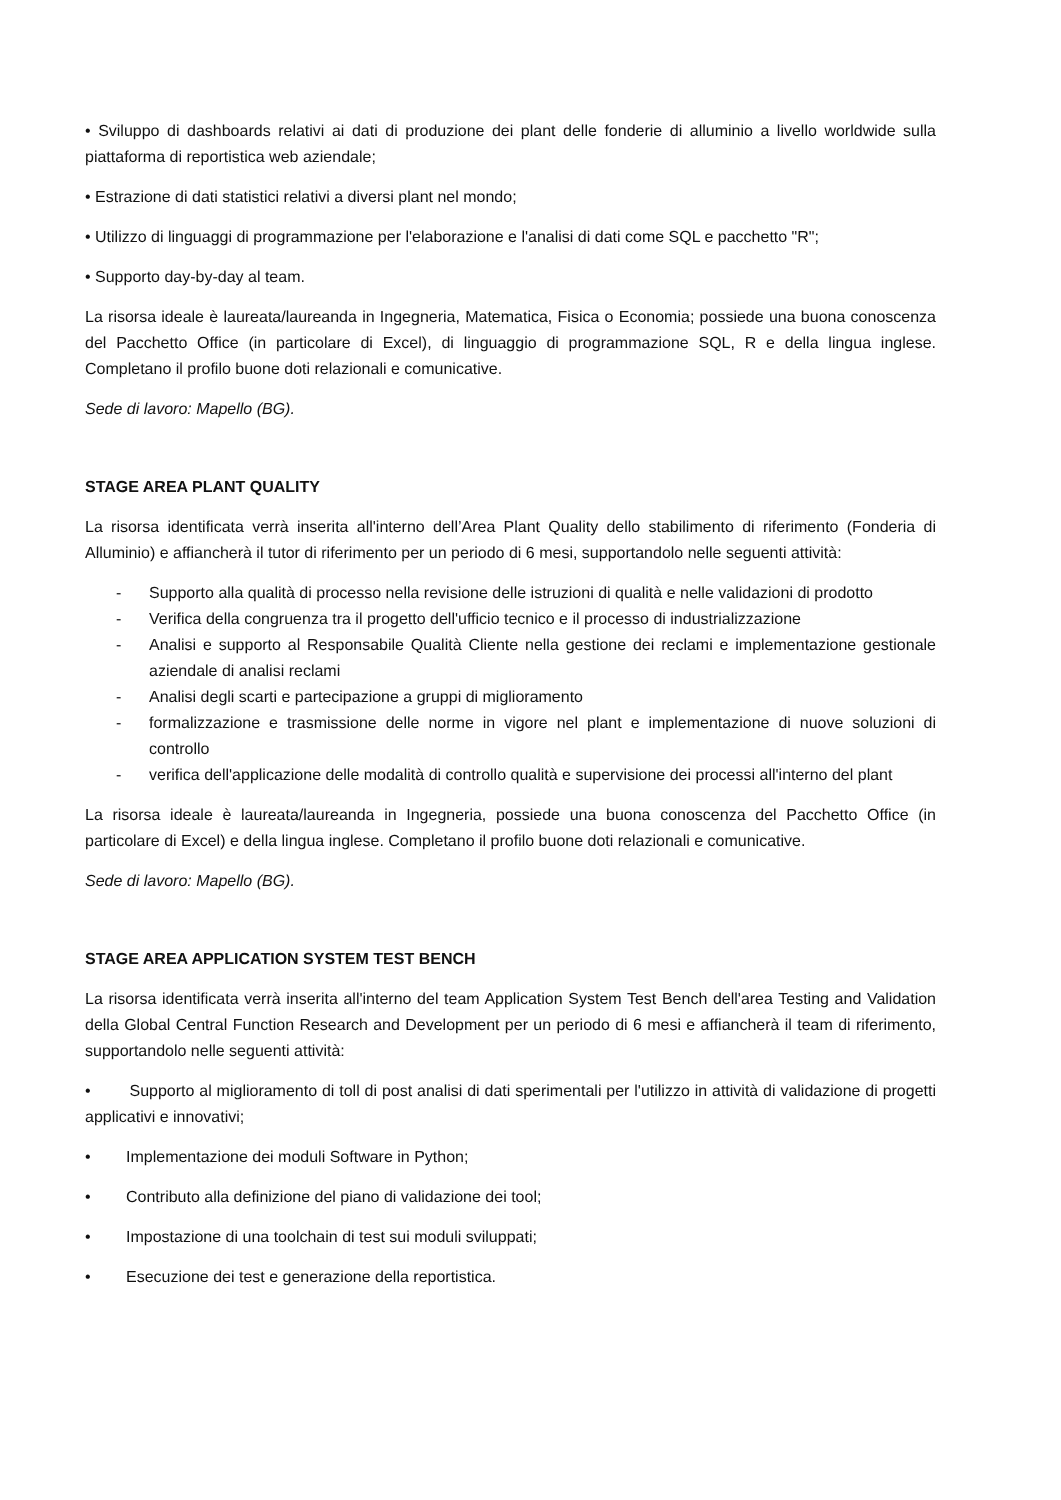• Sviluppo di dashboards relativi ai dati di produzione dei plant delle fonderie di alluminio a livello worldwide sulla piattaforma di reportistica web aziendale;
• Estrazione di dati statistici relativi a diversi plant nel mondo;
• Utilizzo di linguaggi di programmazione per l'elaborazione e l'analisi di dati come SQL e pacchetto "R";
• Supporto day-by-day al team.
La risorsa ideale è laureata/laureanda in Ingegneria, Matematica, Fisica o Economia; possiede una buona conoscenza del Pacchetto Office (in particolare di Excel), di linguaggio di programmazione SQL, R e della lingua inglese. Completano il profilo buone doti relazionali e comunicative.
Sede di lavoro: Mapello (BG).
STAGE AREA PLANT QUALITY
La risorsa identificata verrà inserita all'interno dell’Area Plant Quality dello stabilimento di riferimento (Fonderia di Alluminio) e affiancherà il tutor di riferimento per un periodo di 6 mesi, supportandolo nelle seguenti attività:
- Supporto alla qualità di processo nella revisione delle istruzioni di qualità e nelle validazioni di prodotto
- Verifica della congruenza tra il progetto dell'ufficio tecnico e il processo di industrializzazione
- Analisi e supporto al Responsabile Qualità Cliente nella gestione dei reclami e implementazione gestionale aziendale di analisi reclami
- Analisi degli scarti e partecipazione a gruppi di miglioramento
- formalizzazione e trasmissione delle norme in vigore nel plant e implementazione di nuove soluzioni di controllo
- verifica dell'applicazione delle modalità di controllo qualità e supervisione dei processi all'interno del plant
La risorsa ideale è laureata/laureanda in Ingegneria, possiede una buona conoscenza del Pacchetto Office (in particolare di Excel) e della lingua inglese. Completano il profilo buone doti relazionali e comunicative.
Sede di lavoro: Mapello (BG).
STAGE AREA APPLICATION SYSTEM TEST BENCH
La risorsa identificata verrà inserita all'interno del team Application System Test Bench dell'area Testing and Validation della Global Central Function Research and Development per un periodo di 6 mesi e affiancherà il team di riferimento, supportandolo nelle seguenti attività:
• Supporto al miglioramento di toll di post analisi di dati sperimentali per l'utilizzo in attività di validazione di progetti applicativi e innovativi;
• Implementazione dei moduli Software in Python;
• Contributo alla definizione del piano di validazione dei tool;
• Impostazione di una toolchain di test sui moduli sviluppati;
• Esecuzione dei test e generazione della reportistica.